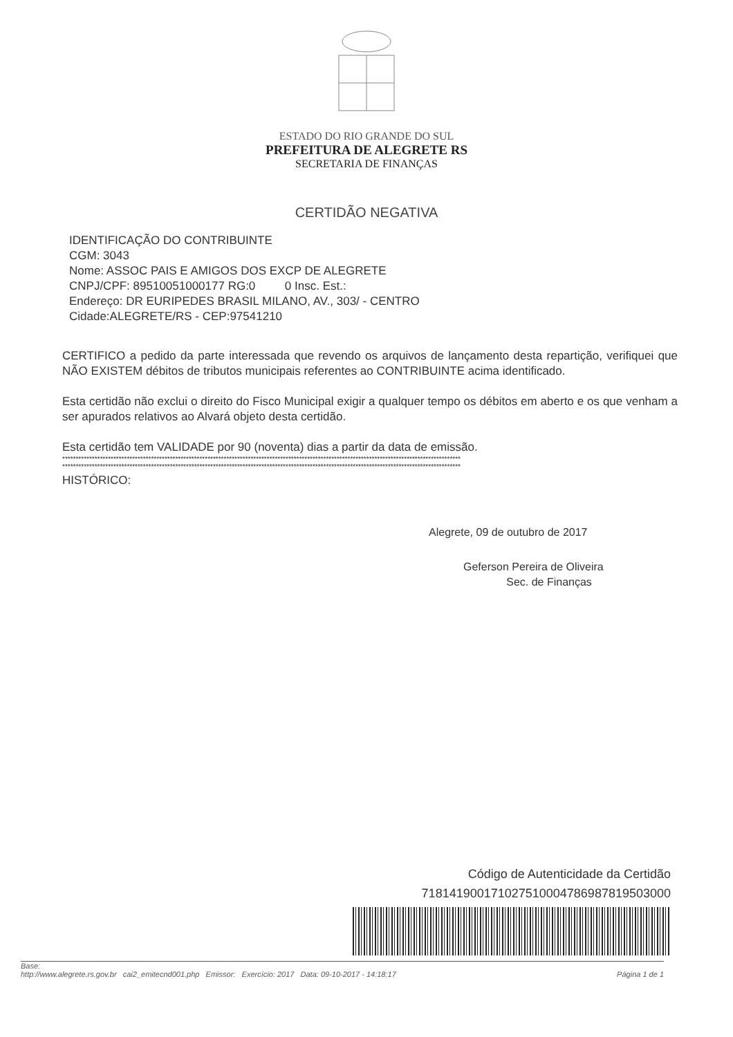ESTADO DO RIO GRANDE DO SUL
PREFEITURA DE ALEGRETE RS
SECRETARIA DE FINANÇAS
CERTIDÃO NEGATIVA
IDENTIFICAÇÃO DO CONTRIBUINTE
CGM: 3043
Nome: ASSOC PAIS E AMIGOS DOS EXCP DE ALEGRETE
CNPJ/CPF: 89510051000177 RG:0 0 Insc. Est.:
Endereço: DR EURIPEDES BRASIL MILANO, AV., 303/ - CENTRO
Cidade:ALEGRETE/RS - CEP:97541210
CERTIFICO a pedido da parte interessada que revendo os arquivos de lançamento desta repartição, verifiquei que NÃO EXISTEM débitos de tributos municipais referentes ao CONTRIBUINTE acima identificado.
Esta certidão não exclui o direito do Fisco Municipal exigir a qualquer tempo os débitos em aberto e os que venham a ser apurados relativos ao Alvará objeto desta certidão.
Esta certidão tem VALIDADE por 90 (noventa) dias a partir da data de emissão.
****************************************************************************************************************************************************
****************************************************************************************************************************************************
HISTÓRICO:
Alegrete, 09 de outubro de 2017
Geferson Pereira de Oliveira
Sec. de Finanças
Código de Autenticidade da Certidão
718141900171027510004786987819503000
Base:
http://www.alegrete.rs.gov.br cai2_emitecnd001.php Emissor: Exercício: 2017 Data: 09-10-2017 - 14:18:17 Página 1 de 1